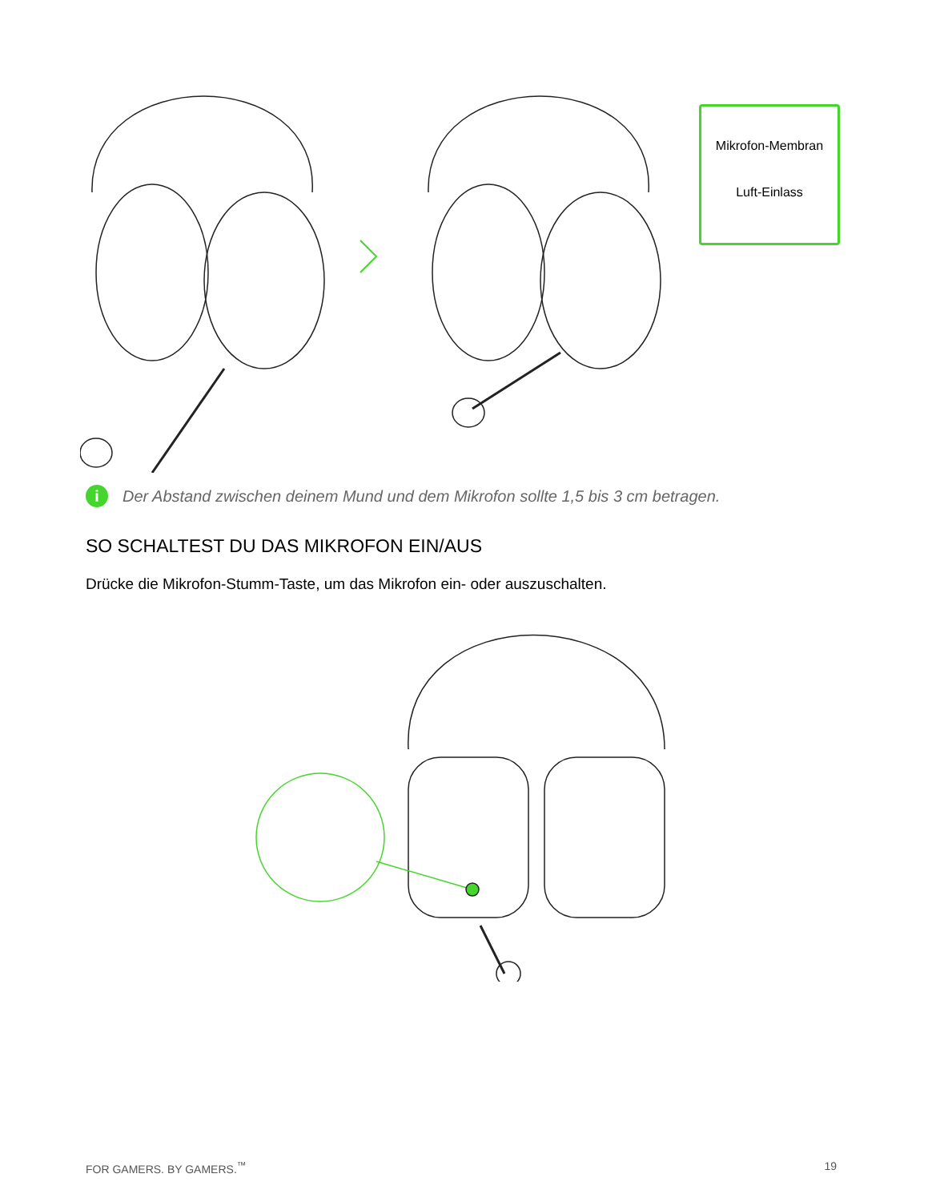Mikrofon-Membran
Luft-Einlass
i Der Abstand zwischen deinem Mund und dem Mikrofon sollte 1,5 bis 3 cm betragen.
SO SCHALTEST DU DAS MIKROFON EIN/AUS
Drücke die Mikrofon-Stumm-Taste, um das Mikrofon ein- oder auszuschalten.
FOR GAMERS. BY GAMERS.<sup>™</sup> 19